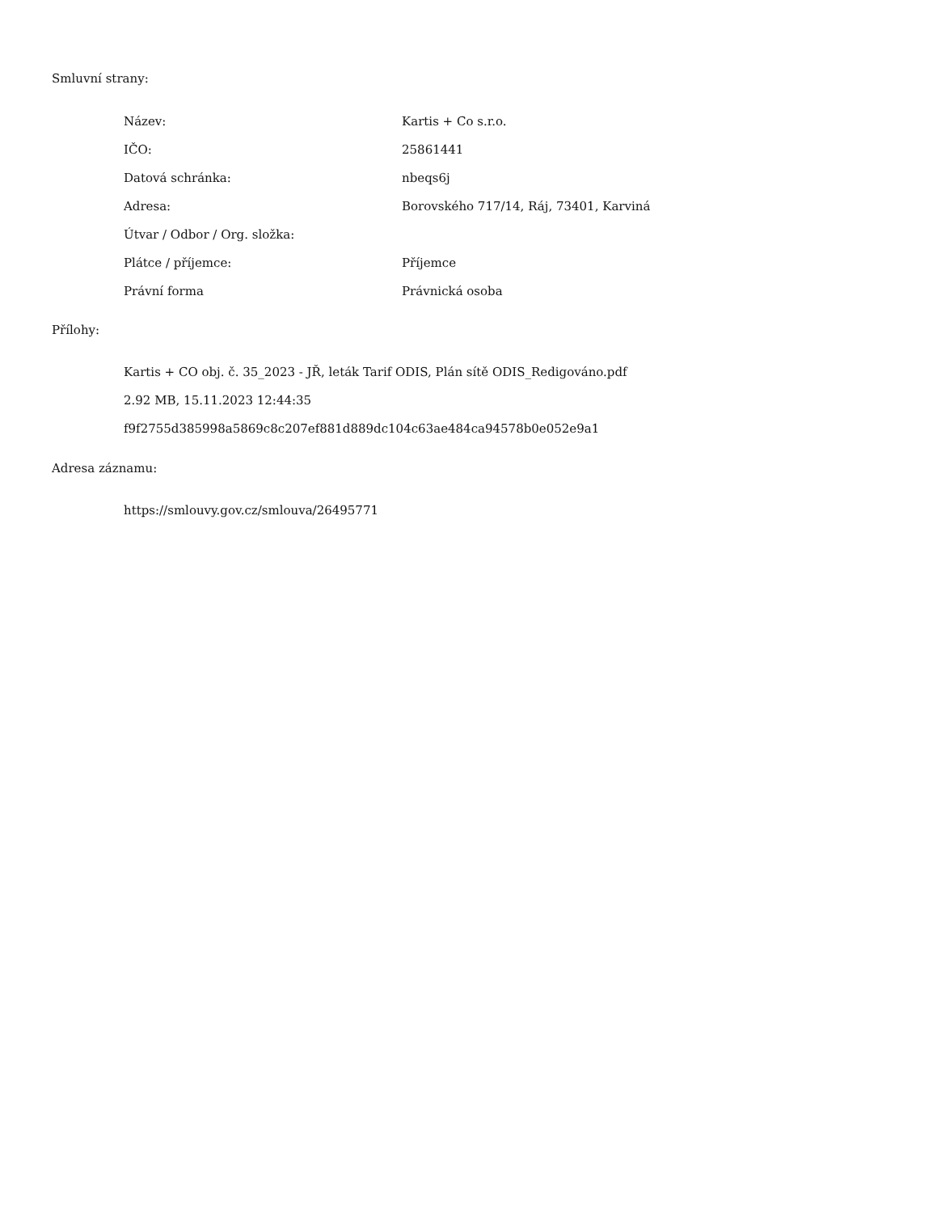Smluvní strany:
| Název: | Kartis + Co s.r.o. |
| IČO: | 25861441 |
| Datová schránka: | nbeqs6j |
| Adresa: | Borovského 717/14, Ráj, 73401, Karviná |
| Útvar / Odbor / Org. složka: | |
| Plátce / příjemce: | Příjemce |
| Právní forma | Právnická osoba |
Přílohy:
Kartis + CO obj. č. 35_2023 - JŘ, leták Tarif ODIS, Plán sítě ODIS_Redigováno.pdf
2.92 MB, 15.11.2023 12:44:35
f9f2755d385998a5869c8c207ef881d889dc104c63ae484ca94578b0e052e9a1
Adresa záznamu:
https://smlouvy.gov.cz/smlouva/26495771